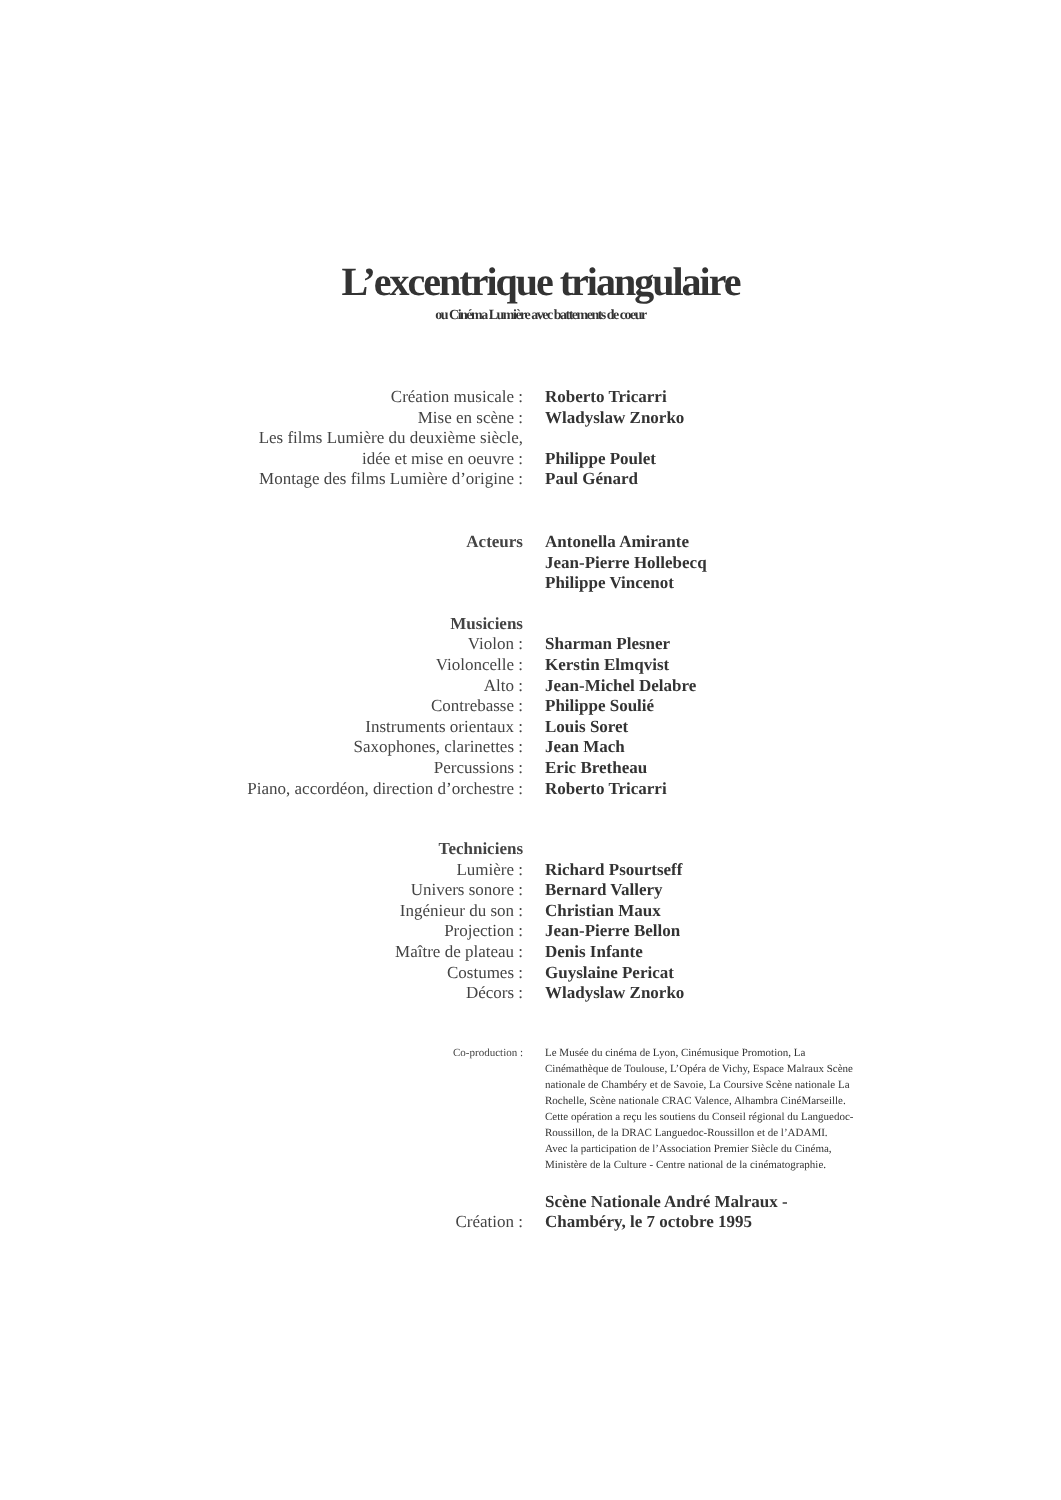L’excentrique triangulaire
ou Cinéma Lumière avec battements de coeur
| Création musicale : | Roberto Tricarri |
| Mise en scène : | Wladyslaw Znorko |
| Les films Lumière du deuxième siècle, | |
| idée et mise en oeuvre : | Philippe Poulet |
| Montage des films Lumière d’origine : | Paul Génard |
| Acteurs | Antonella Amirante Jean-Pierre Hollebecq Philippe Vincenot |
| Musiciens | |
| Violon : | Sharman Plesner |
| Violoncelle : | Kerstin Elmqvist |
| Alto : | Jean-Michel Delabre |
| Contrebasse : | Philippe Soulié |
| Instruments orientaux : | Louis Soret |
| Saxophones, clarinettes : | Jean Mach |
| Percussions : | Eric Bretheau |
| Piano, accordéon, direction d’orchestre : | Roberto Tricarri |
| Techniciens | |
| Lumière : | Richard Psourtseff |
| Univers sonore : | Bernard Vallery |
| Ingénieur du son : | Christian Maux |
| Projection : | Jean-Pierre Bellon |
| Maître de plateau : | Denis Infante |
| Costumes : | Guyslaine Pericat |
| Décors : | Wladyslaw Znorko |
| Co-production : | Le Musée du cinéma de Lyon, Cinémusique Promotion, La Cinémathèque de Toulouse, L’Opéra de Vichy, Espace Malraux Scène nationale de Chambéry et de Savoie, La Coursive Scène nationale La Rochelle, Scène nationale CRAC Valence, Alhambra CinéMarseille. Cette opération a reçu les soutiens du Conseil régional du Languedoc-Roussillon, de la DRAC Languedoc-Roussillon et de l’ADAMI. Avec la participation de l’Association Premier Siècle du Cinéma, Ministère de la Culture - Centre national de la cinématographie. |
| Création : | Scène Nationale André Malraux - Chambéry, le 7 octobre 1995 |